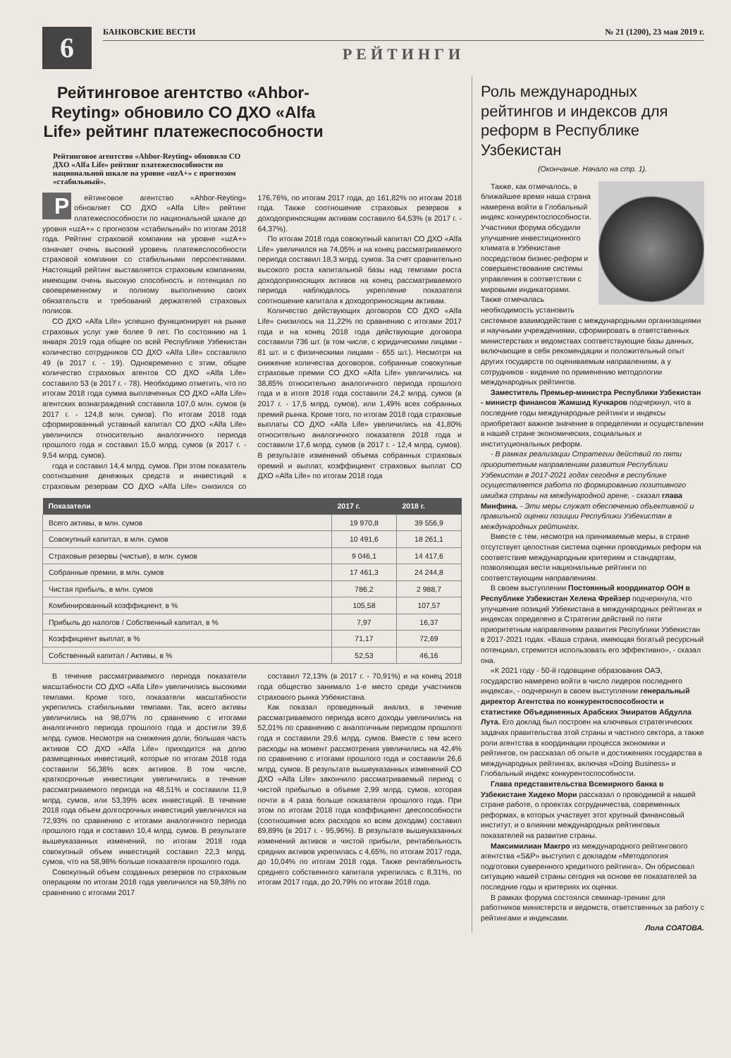6
БАНКОВСКИЕ ВЕСТИ № 21 (1200), 23 мая 2019 г.
РЕЙТИНГИ
Рейтинговое агентство «Ahbor-Reyting» обновило СО ДХО «Alfa Life» рейтинг платежеспособности
Рейтинговое агентство «Ahbor-Reyting» обновило СО ДХО «Alfa Life» рейтинг платежеспособности по национальной шкале на уровне «uzA+» с прогнозом «стабильный».
Рейтинговое агентство «Ahbor-Reyting» обновляет СО ДХО «Alfa Life» рейтинг платежеспособности по национальной шкале до уровня «uzA+» с прогнозом «стабильный» по итогам 2018 года. Рейтинг страховой компании на уровне «uzA+» означает очень высокий уровень платежеспособности страховой компании со стабильными перспективами. Настоящий рейтинг выставляется страховым компаниям, имеющим очень высокую способность и потенциал по своевременному и полному выполнению своих обязательств и требований держателей страховых полисов.
СО ДХО «Alfa Life» успешно функционирует на рынке страховых услуг уже более 9 лет. По состоянию на 1 января 2019 года общее по всей Республике Узбекистан количество сотрудников СО ДХО «Alfa Life» составляло 49 (в 2017 г. - 19). Одновременно с этим, общее количество страховых агентов СО ДХО «Alfa Life» составило 53 (в 2017 г. - 78). Необходимо отметить, что по итогам 2018 года сумма выплаченных СО ДХО «Alfa Life» агентских вознаграждений составила 107,0 млн. сумов (в 2017 г. - 124,8 млн. сумов). По итогам 2018 года сформированный уставный капитал СО ДХО «Alfa Life» увеличился относительно аналогичного периода прошлого года и составил 15,0 млрд. сумов (в 2017 г. - 9,54 млрд. сумов).
года и составил 14,4 млрд. сумов. При этом показатель соотношение денежных средств и инвестиций к страховым резервам СО ДХО «Alfa Life» снизился со 176,76%, по итогам 2017 года, до 161,82% по итогам 2018 года. Также соотношение страховых резервов к доходоприносящим активам составило 64,53% (в 2017 г. - 64,37%).
По итогам 2018 года совокупный капитал СО ДХО «Alfa Life» увеличился на 74,05% и на конец рассматриваемого периода составил 18,3 млрд. сумов. За счет сравнительно высокого роста капитальной базы над темпами роста доходоприносящих активов на конец рассматриваемого периода наблюдалось укрепление показателя соотношение капитала к доходоприносящим активам.
Количество действующих договоров СО ДХО «Alfa Life» снизилось на 11,22% по сравнению с итогами 2017 года и на конец 2018 года действующие договора составили 736 шт. (в том числе, с юридическими лицами - 81 шт. и с физическими лицами - 655 шт.). Несмотря на снижение количества договоров, собранные совокупные страховые премии СО ДХО «Alfa Life» увеличились на 38,85% относительно аналогичного периода прошлого года и в итоге 2018 года составили 24,2 млрд. сумов (в 2017 г. - 17,5 млрд. сумов), или 1,49% всех собранных премий рынка. Кроме того, по итогам 2018 года страховые выплаты СО ДХО «Alfa Life» увеличились на 41,80% относительно аналогичного показателя 2018 года и составили 17,6 млрд. сумов (в 2017 г. - 12,4 млрд. сумов). В результате изменений объема собранных страховых премий и выплат, коэффициент страховых выплат СО ДХО «Alfa Life» по итогам 2018 года
| Показатели | 2017 г. | 2018 г. |
| --- | --- | --- |
| Всего активы, в млн. сумов | 19 970,8 | 39 556,9 |
| Совокупный капитал, в млн. сумов | 10 491,6 | 18 261,1 |
| Страховые резервы (чистые), в млн. сумов | 9 046,1 | 14 417,6 |
| Собранные премии, в млн. сумов | 17 461,3 | 24 244,8 |
| Чистая прибыль, в млн. сумов | 786,2 | 2 988,7 |
| Комбинированный коэффициент, в % | 105,58 | 107,57 |
| Прибыль до налогов / Собственный капитал, в % | 7,97 | 16,37 |
| Коэффициент выплат, в % | 71,17 | 72,69 |
| Собственный капитал / Активы, в % | 52,53 | 46,16 |
В течение рассматриваемого периода показатели масштабности СО ДХО «Alfa Life» увеличились высокими темпами. Кроме того, показатели масштабности укрепились стабильными темпами. Так, всего активы увеличились на 98,07% по сравнению с итогами аналогичного периода прошлого года и достигли 39,6 млрд. сумов. Несмотря на снижения доли, большая часть активов СО ДХО «Alfa Life» приходится на долю размещенных инвестиций, которые по итогам 2018 года составили 56,38% всех активов. В том числе, краткосрочные инвестиции увеличились в течение рассматриваемого периода на 48,51% и составили 11,9 млрд. сумов, или 53,39% всех инвестиций. В течение 2018 года объем долгосрочных инвестиций увеличился на 72,93% по сравнению с итогами аналогичного периода прошлого года и составил 10,4 млрд. сумов. В результате вышеуказанных изменений, по итогам 2018 года совокупный объем инвестиций составил 22,3 млрд. сумов, что на 58,98% больше показателя прошлого года.
Совокупный объем созданных резервов по страховым операциям по итогам 2018 года увеличился на 59,38% по сравнению с итогами 2017
составил 72,13% (в 2017 г. - 70,91%) и на конец 2018 года общество занимало 1-е место среди участников страхового рынка Узбекистана.
Как показал проведенный анализ, в течение рассматриваемого периода всего доходы увеличились на 52,01% по сравнению с аналогичным периодом прошлого года и составили 29,6 млрд. сумов. Вместе с тем всего расходы на момент рассмотрения увеличились на 42,4% по сравнению с итогами прошлого года и составили 26,6 млрд. сумов. В результате вышеуказанных изменений СО ДХО «Alfa Life» закончило рассматриваемый период с чистой прибылью в объеме 2,99 млрд. сумов, которая почти в 4 раза больше показателя прошлого года. При этом по итогам 2018 года коэффициент дееспособности (соотношение всех расходов ко всем доходам) составил 89,89% (в 2017 г. - 95,96%). В результате вышеуказанных изменений активов и чистой прибыли, рентабельность средних активов укрепилась с 4,65%, по итогам 2017 года, до 10,04% по итогам 2018 года. Также рентабельность среднего собственного капитала укрепилась с 8,31%, по итогам 2017 года, до 20,79% по итогам 2018 года.
Роль международных рейтингов и индексов для реформ в Республике Узбекистан
(Окончание. Начало на стр. 1).
Также, как отмечалось, в ближайшее время наша страна намерена войти в Глобальный индекс конкурентоспособности. Участники форума обсудили улучшение инвестиционного климата в Узбекистане посредством бизнес-реформ и совершенствование системы управления в соответствии с мировыми индикаторами. Также отмечалась необходимость установить системное взаимодействие с международными организациями и научными учреждениями, сформировать в ответственных министерствах и ведомствах соответствующие базы данных, включающие в себя рекомендации и положительный опыт других государств по оцениваемым направлениям, а у сотрудников - видение по применению методологии международных рейтингов.
Заместитель Премьер-министра Республики Узбекистан - министр финансов Жамшид Кучкаров подчеркнул, что в последние годы международные рейтинги и индексы приобретают важное значение в определении и осуществлении в нашей стране экономических, социальных и институциональных реформ.
- В рамках реализации Стратегии действий по пяти приоритетным направлениям развития Республики Узбекистан в 2017-2021 годах сегодня в республике осуществляется работа по формированию позитивного имиджа страны на международной арене, - сказал глава Минфина. - Эти меры служат обеспечению объективной и правильной оценки позиции Республики Узбекистан в международных рейтингах.
Вместе с тем, несмотря на принимаемые меры, в стране отсутствует целостная система оценки проводимых реформ на соответствие международным критериям и стандартам, позволяющая вести национальные рейтинги по соответствующим направлениям.
В своем выступлении Постоянный координатор ООН в Республике Узбекистан Хелена Фрейзер подчеркнула, что улучшение позиций Узбекистана в международных рейтингах и индексах определено в Стратегии действий по пяти приоритетным направлениям развития Республики Узбекистан в 2017-2021 годах. «Ваша страна, имеющая богатый ресурсный потенциал, стремится использовать его эффективно», - сказал она.
«К 2021 году - 50-й годовщине образования ОАЭ, государство намерено войти в число лидеров последнего индекса», - подчеркнул в своем выступлении генеральный директор Агентства по конкурентоспособности и статистике Объединенных Арабских Эмиратов Абдулла Лута. Его доклад был построен на ключевых стратегических задачах правительства этой страны и частного сектора, а также роли агентства в координации процесса экономики и рейтингов, он рассказал об опыте и достижениях государства в международных рейтингах, включая «Doing Business» и Глобальный индекс конкурентоспособности.
Глава представительства Всемирного банка в Узбекистане Хидеко Мори рассказал о проводимой в нашей стране работе, о проектах сотрудничества, современных реформах, в которых участвует этот крупный финансовый институт, и о влиянии международных рейтинговых показателей на развитие страны.
Максимилиан Макгро из международного рейтингового агентства «S&P» выступил с докладом «Методология подготовки суверенного кредитного рейтинга». Он обрисовал ситуацию нашей страны сегодня на основе ее показателей за последние годы и критериях их оценки.
В рамках форума состоялся семинар-тренинг для работников министерств и ведомств, ответственных за работу с рейтингами и индексами.
Лола СОАТОВА.